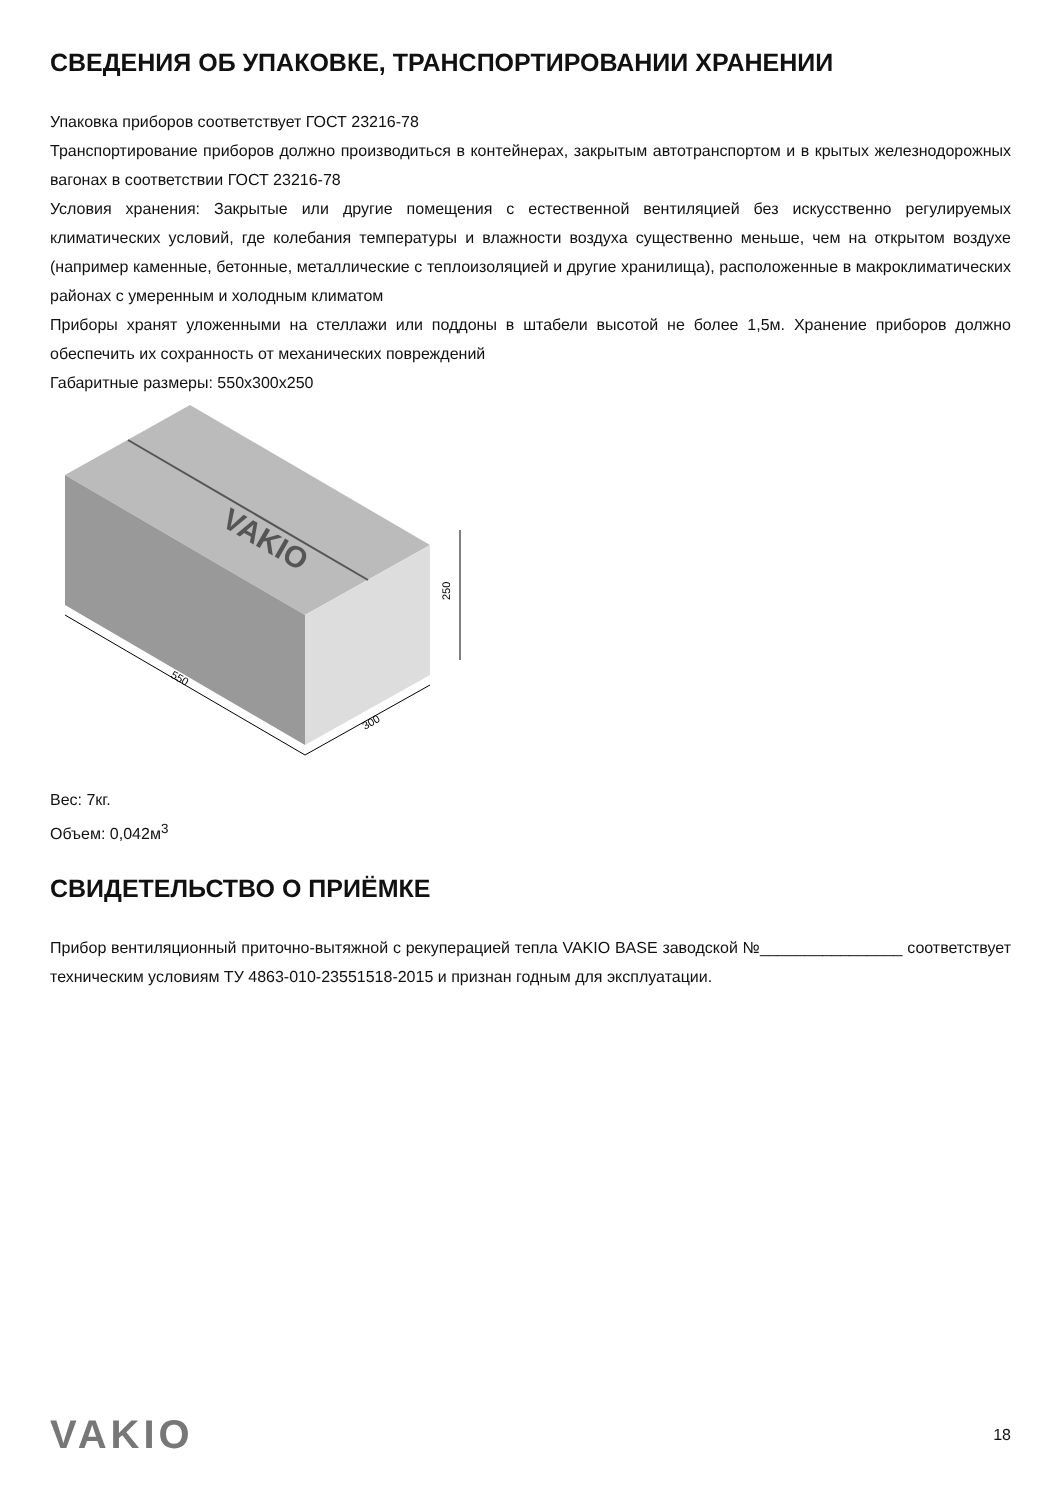СВЕДЕНИЯ ОБ УПАКОВКЕ, ТРАНСПОРТИРОВАНИИ ХРАНЕНИИ
Упаковка приборов соответствует ГОСТ 23216-78
Транспортирование приборов должно производиться в контейнерах, закрытым автотранспортом и в крытых железнодорожных вагонах в соответствии ГОСТ 23216-78
Условия хранения: Закрытые или другие помещения с естественной вентиляцией без искусственно регулируемых климатических условий, где колебания температуры и влажности воздуха существенно меньше, чем на открытом воздухе (например каменные, бетонные, металлические с теплоизоляцией и другие хранилища), расположенные в макроклиматических районах с умеренным и холодным климатом
Приборы хранят уложенными на стеллажи или поддоны в штабели высотой не более 1,5м. Хранение приборов должно обеспечить их сохранность от механических повреждений
Габаритные размеры: 550х300х250
VAKIO
550
300
250
Вес: 7кг.
Объем: 0,042м<sup>3</sup>
СВИДЕТЕЛЬСТВО О ПРИЁМКЕ
Прибор вентиляционный приточно-вытяжной с рекуперацией тепла VAKIO BASE заводской №________________ соответствует техническим условиям ТУ 4863-010-23551518-2015 и признан годным для эксплуатации.
VAKIO 18